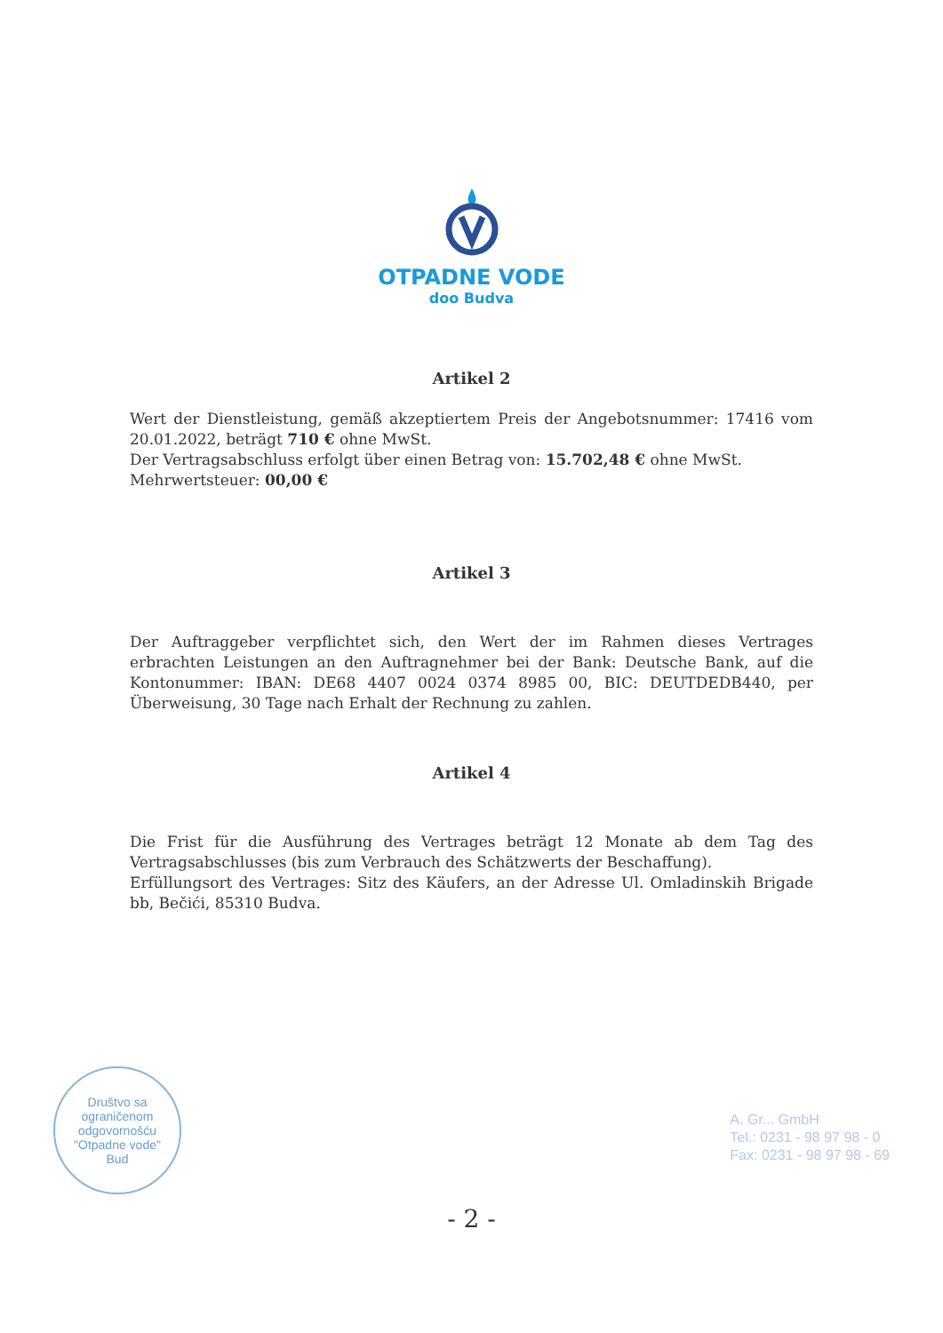OTPADNE VODE
doo Budva
Artikel 2
Wert der Dienstleistung, gemäß akzeptiertem Preis der Angebotsnummer: 17416 vom 20.01.2022, beträgt 710 € ohne MwSt.
Der Vertragsabschluss erfolgt über einen Betrag von: 15.702,48 € ohne MwSt.
Mehrwertsteuer: 00,00 €
Artikel 3
Der Auftraggeber verpflichtet sich, den Wert der im Rahmen dieses Vertrages erbrachten Leistungen an den Auftragnehmer bei der Bank: Deutsche Bank, auf die Kontonummer: IBAN: DE68 4407 0024 0374 8985 00, BIC: DEUTDEDB440, per Überweisung, 30 Tage nach Erhalt der Rechnung zu zahlen.
Artikel 4
Die Frist für die Ausführung des Vertrages beträgt 12 Monate ab dem Tag des Vertragsabschlusses (bis zum Verbrauch des Schätzwerts der Beschaffung).
Erfüllungsort des Vertrages: Sitz des Käufers, an der Adresse Ul. Omladinskih Brigade bb, Bečići, 85310 Budva.
Društvo sa ograničenom odgovornošću
"Otpadne vode"
Bud
A. Gr... GmbH
Tel.: 0231 - 98 97 98 - 0
Fax: 0231 - 98 97 98 - 69
- 2 -